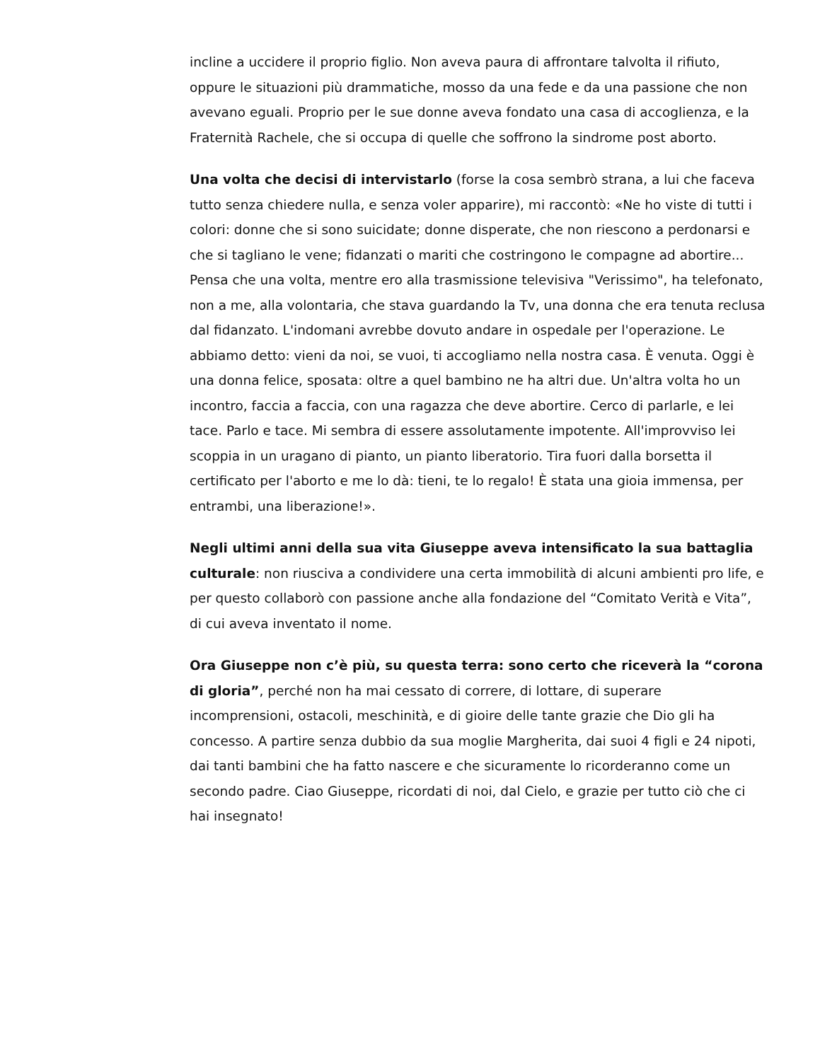incline a uccidere il proprio figlio. Non aveva paura di affrontare talvolta il rifiuto, oppure le situazioni più drammatiche, mosso da una fede e da una passione che non avevano eguali. Proprio per le sue donne aveva fondato una casa di accoglienza, e la Fraternità Rachele, che si occupa di quelle che soffrono la sindrome post aborto.
Una volta che decisi di intervistarlo (forse la cosa sembrò strana, a lui che faceva tutto senza chiedere nulla, e senza voler apparire), mi raccontò: «Ne ho viste di tutti i colori: donne che si sono suicidate; donne disperate, che non riescono a perdonarsi e che si tagliano le vene; fidanzati o mariti che costringono le compagne ad abortire... Pensa che una volta, mentre ero alla trasmissione televisiva "Verissimo", ha telefonato, non a me, alla volontaria, che stava guardando la Tv, una donna che era tenuta reclusa dal fidanzato. L'indomani avrebbe dovuto andare in ospedale per l'operazione. Le abbiamo detto: vieni da noi, se vuoi, ti accogliamo nella nostra casa. È venuta. Oggi è una donna felice, sposata: oltre a quel bambino ne ha altri due. Un'altra volta ho un incontro, faccia a faccia, con una ragazza che deve abortire. Cerco di parlarle, e lei tace. Parlo e tace. Mi sembra di essere assolutamente impotente. All'improvviso lei scoppia in un uragano di pianto, un pianto liberatorio. Tira fuori dalla borsetta il certificato per l'aborto e me lo dà: tieni, te lo regalo! È stata una gioia immensa, per entrambi, una liberazione!».
Negli ultimi anni della sua vita Giuseppe aveva intensificato la sua battaglia culturale: non riusciva a condividere una certa immobilità di alcuni ambienti pro life, e per questo collaborò con passione anche alla fondazione del “Comitato Verità e Vita”, di cui aveva inventato il nome.
Ora Giuseppe non c’è più, su questa terra: sono certo che riceverà la “corona di gloria”, perché non ha mai cessato di correre, di lottare, di superare incomprensioni, ostacoli, meschinità, e di gioire delle tante grazie che Dio gli ha concesso. A partire senza dubbio da sua moglie Margherita, dai suoi 4 figli e 24 nipoti, dai tanti bambini che ha fatto nascere e che sicuramente lo ricorderanno come un secondo padre. Ciao Giuseppe, ricordati di noi, dal Cielo, e grazie per tutto ciò che ci hai insegnato!